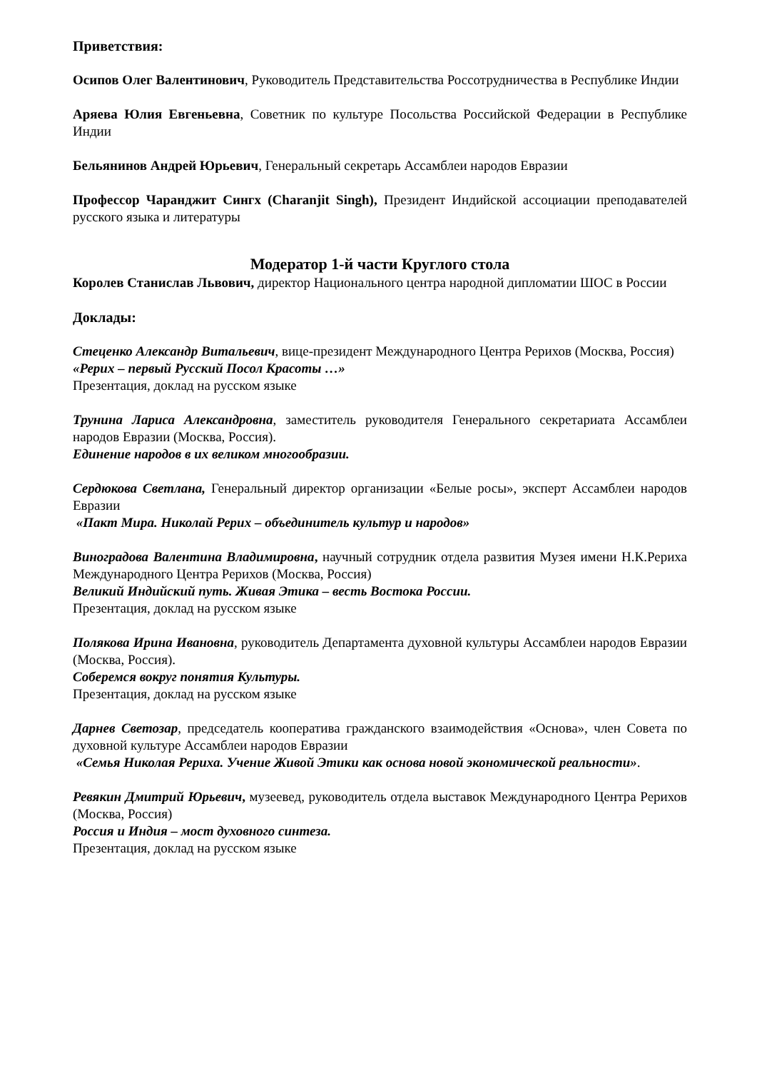Приветствия:
Осипов Олег Валентинович, Руководитель Представительства Россотрудничества в Республике Индии
Аряева Юлия Евгеньевна, Советник по культуре Посольства Российской Федерации в Республике Индии
Бельянинов Андрей Юрьевич, Генеральный секретарь Ассамблеи народов Евразии
Профессор Чаранджит Сингх (Charanjit Singh), Президент Индийской ассоциации преподавателей русского языка и литературы
Модератор 1-й части Круглого стола
Королев Станислав Львович, директор Национального центра народной дипломатии ШОС в России
Доклады:
Стеценко Александр Витальевич, вице-президент Международного Центра Рерихов (Москва, Россия)
«Рерих – первый Русский Посол Красоты …»
Презентация, доклад на русском языке
Трунина Лариса Александровна, заместитель руководителя Генерального секретариата Ассамблеи народов Евразии (Москва, Россия).
Единение народов в их великом многообразии.
Сердюкова Светлана, Генеральный директор организации «Белые росы», эксперт Ассамблеи народов Евразии
«Пакт Мира. Николай Рерих – объединитель культур и народов»
Виноградова Валентина Владимировна, научный сотрудник отдела развития Музея имени Н.К.Рериха Международного Центра Рерихов (Москва, Россия)
Великий Индийский путь. Живая Этика – весть Востока России.
Презентация, доклад на русском языке
Полякова Ирина Ивановна, руководитель Департамента духовной культуры Ассамблеи народов Евразии (Москва, Россия).
Соберемся вокруг понятия Культуры.
Презентация, доклад на русском языке
Дарнев Светозар, председатель кооператива гражданского взаимодействия «Основа», член Совета по духовной культуре Ассамблеи народов Евразии
«Семья Николая Рериха. Учение Живой Этики как основа новой экономической реальности».
Ревякин Дмитрий Юрьевич, музеевед, руководитель отдела выставок Международного Центра Рерихов (Москва, Россия)
Россия и Индия – мост духовного синтеза.
Презентация, доклад на русском языке